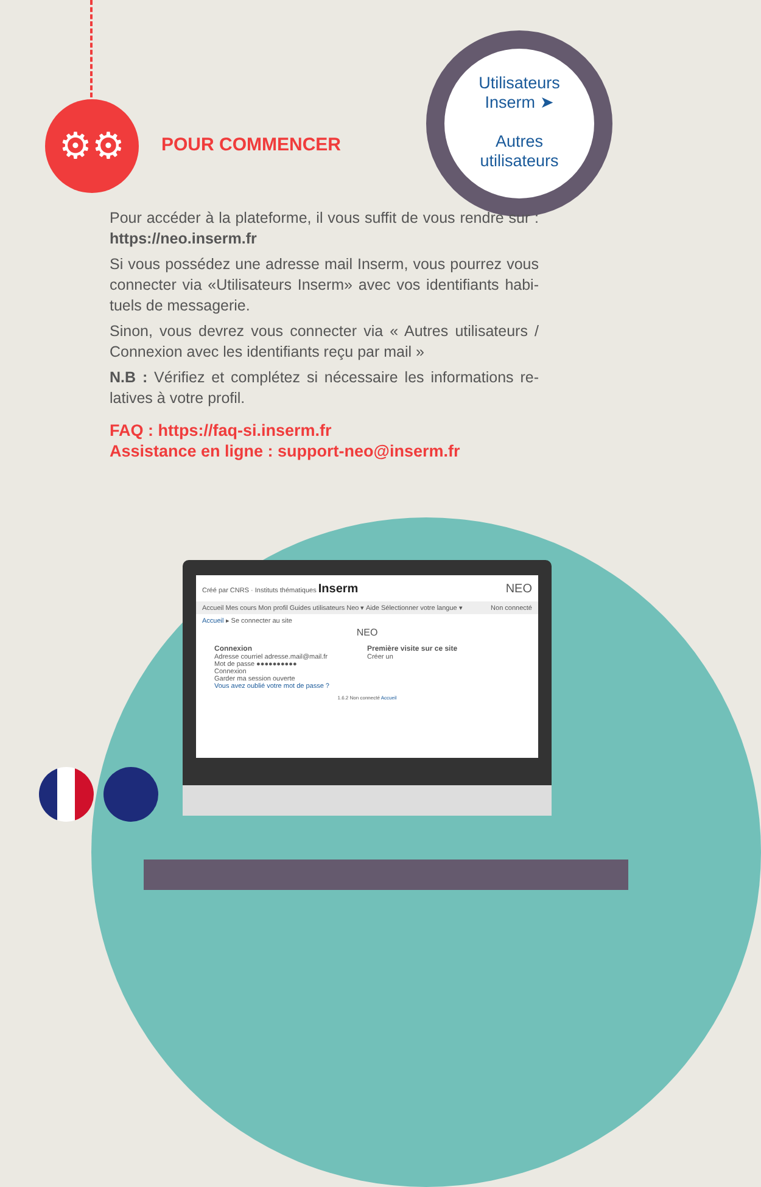⚙⚙
POUR COMMENCER
Utilisateurs
Inserm ➤
Autres
utilisateurs
Pour accéder à la plateforme, il vous suffit de vous rendre sur : https://neo.inserm.fr
Si vous possédez une adresse mail Inserm, vous pourrez vous connecter via «Utilisateurs Inserm» avec vos identifiants habi-tuels de messagerie.
Sinon, vous devrez vous connecter via « Autres utilisateurs / Connexion avec les identifiants reçu par mail »
N.B : Vérifiez et complétez si nécessaire les informations re-latives à votre profil.
FAQ : https://faq-si.inserm.fr
Assistance en ligne : support-neo@inserm.fr
Créé par CNRS · Instituts thématiques Inserm NEO
Accueil Mes cours Mon profil Guides utilisateurs Neo ▾ Aide Sélectionner votre langue ▾ Non connecté
Accueil ▸ Se connecter au site
NEO
Connexion
Adresse courriel adresse.mail@mail.fr
Mot de passe ●●●●●●●●●●
Connexion
Garder ma session ouverte
Vous avez oublié votre mot de passe ?
Première visite sur ce site
Créer un
1.6.2 Non connecté Accueil